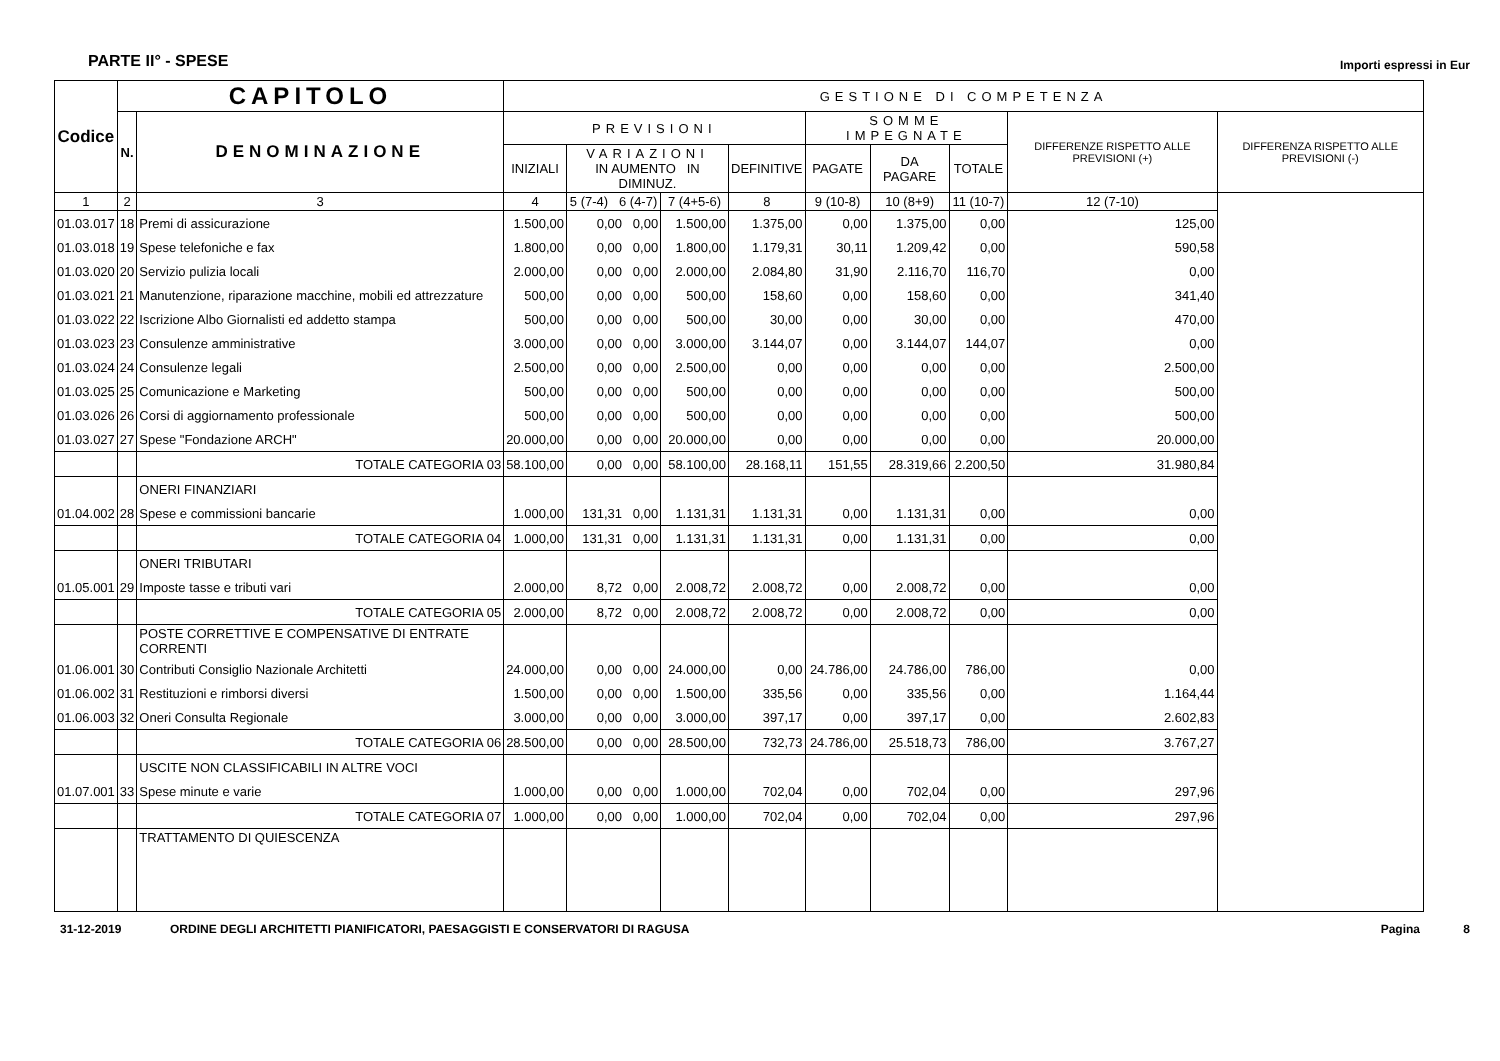PARTE II° - SPESE Importi espressi in Eur
| Codice | CAPITOLO | | GESTIONE DI COMPETENZA | | | | | | | | |
| --- | --- | --- | --- | --- | --- | --- | --- | --- | --- | --- | --- |
| | N. | DENOMINAZIONE | PREVISIONI | | | | SOMME IMPEGNATE | | | DIFFERENZE RISPETTO ALLE PREVISIONI (+) | DIFFERENZA RISPETTO ALLE PREVISIONI (-) |
| | | | INIZIALI | VARIAZIONI IN AUMENTO IN DIMINUZ. | | DEFINITIVE | PAGATE | DA PAGARE | TOTALE | | |
| 1 | 2 | 3 | 4 | 5 (7-4) 6 (4-7) | | 7 (4+5-6) | 8 | 9 (10-8) | 10 (8+9) | 11 (10-7) | 12 (7-10) |
| 01.03.017 | 18 | Premi di assicurazione | 1.500,00 | 0,00 0,00 | 1.500,00 | 1.375,00 | 0,00 | 1.375,00 | 0,00 | 125,00 | |
| 01.03.018 | 19 | Spese telefoniche e fax | 1.800,00 | 0,00 0,00 | 1.800,00 | 1.179,31 | 30,11 | 1.209,42 | 0,00 | 590,58 | |
| 01.03.020 | 20 | Servizio pulizia locali | 2.000,00 | 0,00 0,00 | 2.000,00 | 2.084,80 | 31,90 | 2.116,70 | 116,70 | 0,00 | |
| 01.03.021 | 21 | Manutenzione, riparazione macchine, mobili ed attrezzature | 500,00 | 0,00 0,00 | 500,00 | 158,60 | 0,00 | 158,60 | 0,00 | 341,40 | |
| 01.03.022 | 22 | Iscrizione Albo Giornalisti ed addetto stampa | 500,00 | 0,00 0,00 | 500,00 | 30,00 | 0,00 | 30,00 | 0,00 | 470,00 | |
| 01.03.023 | 23 | Consulenze amministrative | 3.000,00 | 0,00 0,00 | 3.000,00 | 3.144,07 | 0,00 | 3.144,07 | 144,07 | 0,00 | |
| 01.03.024 | 24 | Consulenze legali | 2.500,00 | 0,00 0,00 | 2.500,00 | 0,00 | 0,00 | 0,00 | 0,00 | 2.500,00 | |
| 01.03.025 | 25 | Comunicazione e Marketing | 500,00 | 0,00 0,00 | 500,00 | 0,00 | 0,00 | 0,00 | 0,00 | 500,00 | |
| 01.03.026 | 26 | Corsi di aggiornamento professionale | 500,00 | 0,00 0,00 | 500,00 | 0,00 | 0,00 | 0,00 | 0,00 | 500,00 | |
| 01.03.027 | 27 | Spese "Fondazione ARCH" | 20.000,00 | 0,00 0,00 | 20.000,00 | 0,00 | 0,00 | 0,00 | 0,00 | 20.000,00 | |
| | | TOTALE CATEGORIA 03 | 58.100,00 | 0,00 0,00 | 58.100,00 | 28.168,11 | 151,55 | 28.319,66 | 2.200,50 | 31.980,84 | |
| | | ONERI FINANZIARI | | | | | | | | | |
| 01.04.002 | 28 | Spese e commissioni bancarie | 1.000,00 | 131,31 0,00 | 1.131,31 | 1.131,31 | 0,00 | 1.131,31 | 0,00 | 0,00 | |
| | | TOTALE CATEGORIA 04 | 1.000,00 | 131,31 0,00 | 1.131,31 | 1.131,31 | 0,00 | 1.131,31 | 0,00 | 0,00 | |
| | | ONERI TRIBUTARI | | | | | | | | | |
| 01.05.001 | 29 | Imposte tasse e tributi vari | 2.000,00 | 8,72 0,00 | 2.008,72 | 2.008,72 | 0,00 | 2.008,72 | 0,00 | 0,00 | |
| | | TOTALE CATEGORIA 05 | 2.000,00 | 8,72 0,00 | 2.008,72 | 2.008,72 | 0,00 | 2.008,72 | 0,00 | 0,00 | |
| | | POSTE CORRETTIVE E COMPENSATIVE DI ENTRATE CORRENTI | | | | | | | | | |
| 01.06.001 | 30 | Contributi Consiglio Nazionale Architetti | 24.000,00 | 0,00 0,00 | 24.000,00 | 0,00 | 24.786,00 | 24.786,00 | 786,00 | 0,00 | |
| 01.06.002 | 31 | Restituzioni e rimborsi diversi | 1.500,00 | 0,00 0,00 | 1.500,00 | 335,56 | 0,00 | 335,56 | 0,00 | 1.164,44 | |
| 01.06.003 | 32 | Oneri Consulta Regionale | 3.000,00 | 0,00 0,00 | 3.000,00 | 397,17 | 0,00 | 397,17 | 0,00 | 2.602,83 | |
| | | TOTALE CATEGORIA 06 | 28.500,00 | 0,00 0,00 | 28.500,00 | 732,73 | 24.786,00 | 25.518,73 | 786,00 | 3.767,27 | |
| | | USCITE NON CLASSIFICABILI IN ALTRE VOCI | | | | | | | | | |
| 01.07.001 | 33 | Spese minute e varie | 1.000,00 | 0,00 0,00 | 1.000,00 | 702,04 | 0,00 | 702,04 | 0,00 | 297,96 | |
| | | TOTALE CATEGORIA 07 | 1.000,00 | 0,00 0,00 | 1.000,00 | 702,04 | 0,00 | 702,04 | 0,00 | 297,96 | |
| | | TRATTAMENTO DI QUIESCENZA | | | | | | | | | |
31-12-2019 ORDINE DEGLI ARCHITETTI PIANIFICATORI, PAESAGGISTI E CONSERVATORI DI RAGUSA Pagina 8